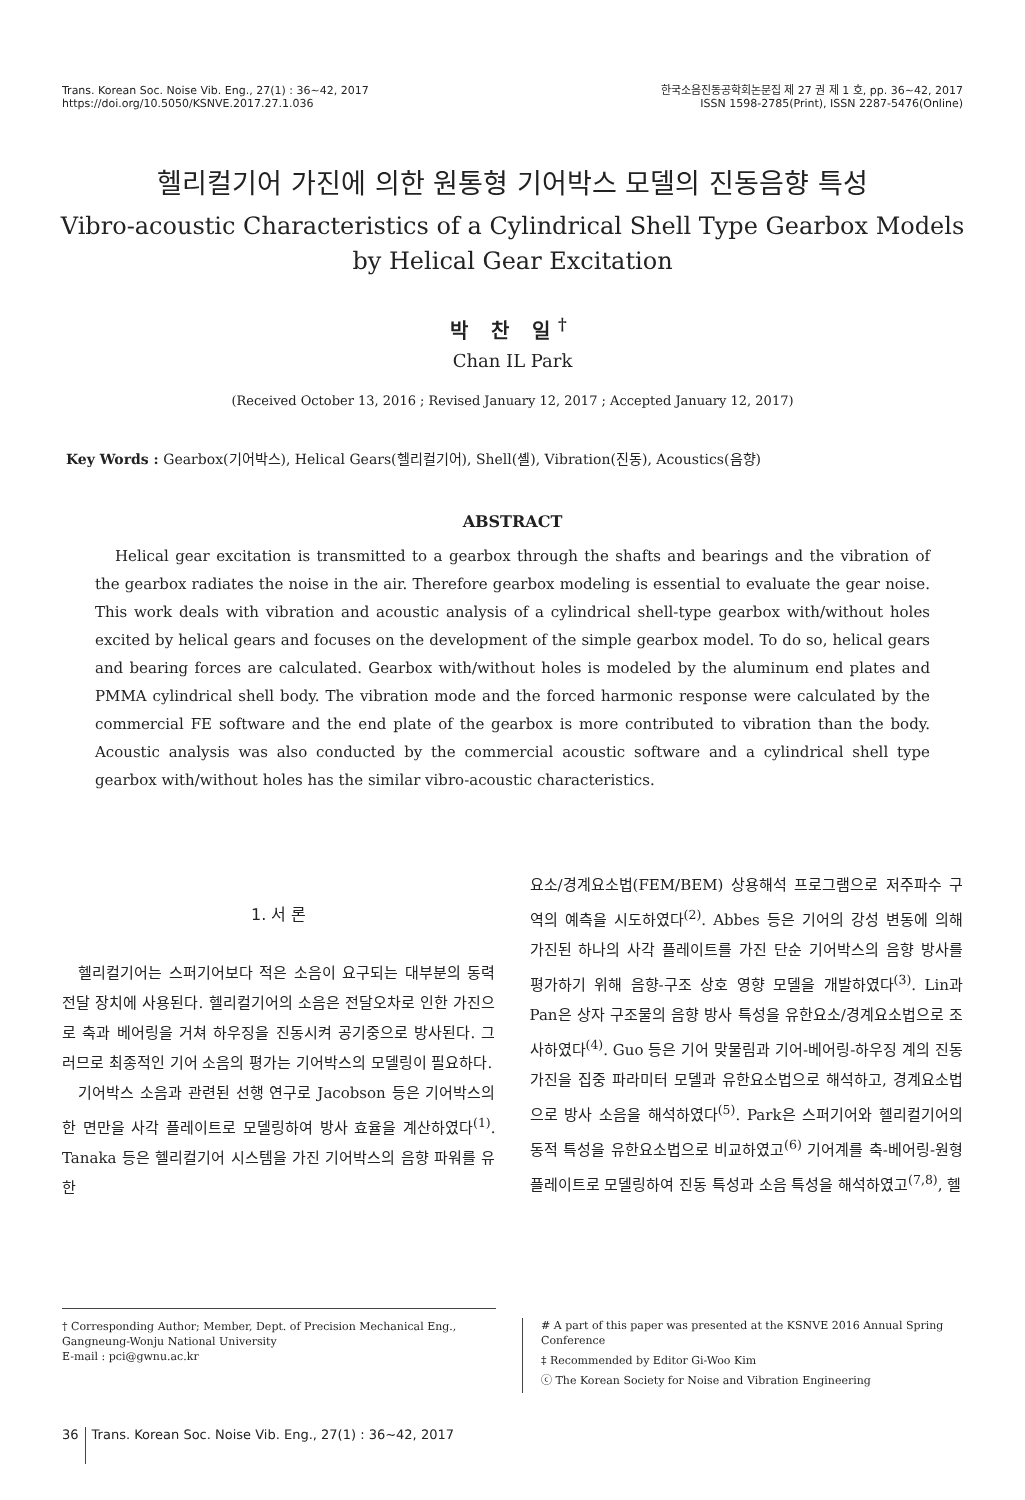Trans. Korean Soc. Noise Vib. Eng., 27(1) : 36~42, 2017
https://doi.org/10.5050/KSNVE.2017.27.1.036
한국소음진동공학회논문집 제 27 권 제 1 호, pp. 36~42, 2017
ISSN 1598-2785(Print), ISSN 2287-5476(Online)
헬리컬기어 가진에 의한 원통형 기어박스 모델의 진동음향 특성
Vibro-acoustic Characteristics of a Cylindrical Shell Type Gearbox Models
by Helical Gear Excitation
박 찬 일<sup>†</sup>
Chan IL Park
(Received October 13, 2016 ; Revised January 12, 2017 ; Accepted January 12, 2017)
Key Words : Gearbox(기어박스), Helical Gears(헬리컬기어), Shell(셸), Vibration(진동), Acoustics(음향)
ABSTRACT
Helical gear excitation is transmitted to a gearbox through the shafts and bearings and the vibration of the gearbox radiates the noise in the air. Therefore gearbox modeling is essential to evaluate the gear noise. This work deals with vibration and acoustic analysis of a cylindrical shell-type gearbox with/without holes excited by helical gears and focuses on the development of the simple gearbox model. To do so, helical gears and bearing forces are calculated. Gearbox with/without holes is modeled by the aluminum end plates and PMMA cylindrical shell body. The vibration mode and the forced harmonic response were calculated by the commercial FE software and the end plate of the gearbox is more contributed to vibration than the body. Acoustic analysis was also conducted by the commercial acoustic software and a cylindrical shell type gearbox with/without holes has the similar vibro-acoustic characteristics.
1. 서 론
헬리컬기어는 스퍼기어보다 적은 소음이 요구되는 대부분의 동력 전달 장치에 사용된다. 헬리컬기어의 소음은 전달오차로 인한 가진으로 축과 베어링을 거쳐 하우징을 진동시켜 공기중으로 방사된다. 그러므로 최종적인 기어 소음의 평가는 기어박스의 모델링이 필요하다.
기어박스 소음과 관련된 선행 연구로 Jacobson 등은 기어박스의 한 면만을 사각 플레이트로 모델링하여 방사 효율을 계산하였다<sup>(1)</sup>. Tanaka 등은 헬리컬기어 시스템을 가진 기어박스의 음향 파워를 유한
요소/경계요소법(FEM/BEM) 상용해석 프로그램으로 저주파수 구역의 예측을 시도하였다<sup>(2)</sup>. Abbes 등은 기어의 강성 변동에 의해 가진된 하나의 사각 플레이트를 가진 단순 기어박스의 음향 방사를 평가하기 위해 음향-구조 상호 영향 모델을 개발하였다<sup>(3)</sup>. Lin과 Pan은 상자 구조물의 음향 방사 특성을 유한요소/경계요소법으로 조사하였다<sup>(4)</sup>. Guo 등은 기어 맞물림과 기어-베어링-하우징 계의 진동 가진을 집중 파라미터 모델과 유한요소법으로 해석하고, 경계요소법으로 방사 소음을 해석하였다<sup>(5)</sup>. Park은 스퍼기어와 헬리컬기어의 동적 특성을 유한요소법으로 비교하였고<sup>(6)</sup> 기어계를 축-베어링-원형플레이트로 모델링하여 진동 특성과 소음 특성을 해석하였고<sup>(7,8)</sup>, 헬
† Corresponding Author; Member, Dept. of Precision Mechanical Eng., Gangneung-Wonju National University
E-mail : pci@gwnu.ac.kr
# A part of this paper was presented at the KSNVE 2016 Annual Spring Conference
‡ Recommended by Editor Gi-Woo Kim
ⓒ The Korean Society for Noise and Vibration Engineering
36 Trans. Korean Soc. Noise Vib. Eng., 27(1) : 36~42, 2017